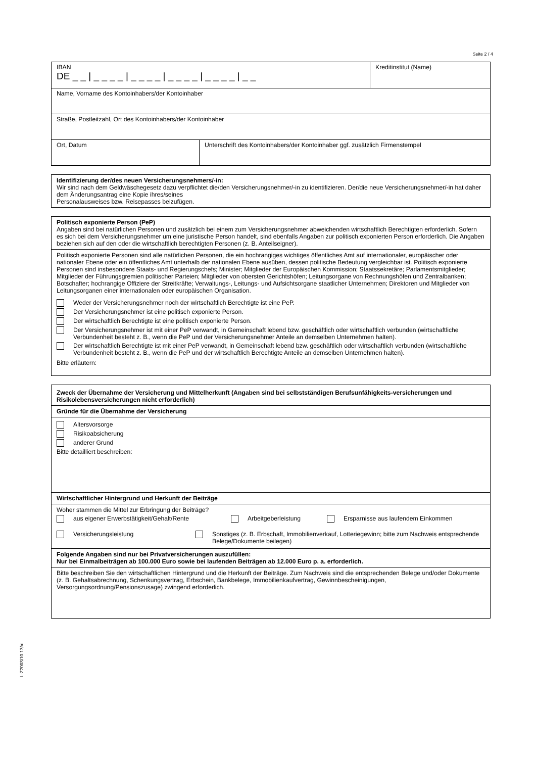Seite 2 / 4
IBAN
DE _ _ | _ _ _ _ | _ _ _ _ | _ _ _ _ | _ _ _ _ | _ _
Kreditinstitut (Name)
Name, Vorname des Kontoinhabers/der Kontoinhaber
Straße, Postleitzahl, Ort des Kontoinhabers/der Kontoinhaber
Ort, Datum Unterschrift des Kontoinhabers/der Kontoinhaber ggf. zusätzlich Firmenstempel
Identifizierung der/des neuen Versicherungsnehmers/-in:
Wir sind nach dem Geldwäschegesetz dazu verpflichtet die/den Versicherungsnehmer/-in zu identifizieren. Der/die neue Versicherungsnehmer/-in hat daher dem Änderungsantrag eine Kopie ihres/seines
Personalausweises bzw. Reisepasses beizufügen.
Politisch exponierte Person (PeP)
Angaben sind bei natürlichen Personen und zusätzlich bei einem zum Versicherungsnehmer abweichenden wirtschaftlich Berechtigten erforderlich. Sofern es sich bei dem Versicherungsnehmer um eine juristische Person handelt, sind ebenfalls Angaben zur politisch exponierten Person erforderlich. Die Angaben beziehen sich auf den oder die wirtschaftlich berechtigten Personen (z. B. Anteilseigner).
Politisch exponierte Personen sind alle natürlichen Personen, die ein hochrangiges wichtiges öffentliches Amt auf internationaler, europäischer oder nationaler Ebene oder ein öffentliches Amt unterhalb der nationalen Ebene ausüben, dessen politische Bedeutung vergleichbar ist. Politisch exponierte Personen sind insbesondere Staats- und Regierungschefs; Minister; Mitglieder der Europäischen Kommission; Staatssekretäre; Parlamentsmitglieder; Mitglieder der Führungsgremien politischer Parteien; Mitglieder von obersten Gerichtshöfen; Leitungsorgane von Rechnungshöfen und Zentralbanken; Botschafter; hochrangige Offiziere der Streitkräfte; Verwaltungs-, Leitungs- und Aufsichtsorgane staatlicher Unternehmen; Direktoren und Mitglieder von Leitungsorganen einer internationalen oder europäischen Organisation.
Weder der Versicherungsnehmer noch der wirtschaftlich Berechtigte ist eine PeP.
Der Versicherungsnehmer ist eine politisch exponierte Person.
Der wirtschaftlich Berechtigte ist eine politisch exponierte Person.
Der Versicherungsnehmer ist mit einer PeP verwandt, in Gemeinschaft lebend bzw. geschäftlich oder wirtschaftlich verbunden (wirtschaftliche Verbundenheit besteht z. B., wenn die PeP und der Versicherungsnehmer Anteile an demselben Unternehmen halten).
Der wirtschaftlich Berechtigte ist mit einer PeP verwandt, in Gemeinschaft lebend bzw. geschäftlich oder wirtschaftlich verbunden (wirtschaftliche Verbundenheit besteht z. B., wenn die PeP und der wirtschaftlich Berechtigte Anteile an demselben Unternehmen halten).
Bitte erläutern:
Zweck der Übernahme der Versicherung und Mittelherkunft (Angaben sind bei selbstständigen Berufsunfähigkeits-versicherungen und Risikolebensversicherungen nicht erforderlich)
Gründe für die Übernahme der Versicherung
Altersvorsorge
Risikoabsicherung
anderer Grund
Bitte detailliert beschreiben:
Wirtschaftlicher Hintergrund und Herkunft der Beiträge
Woher stammen die Mittel zur Erbringung der Beiträge?
aus eigener Erwerbstätigkeit/Gehalt/Rente Arbeitgeberleistung Ersparnisse aus laufendem Einkommen
Versicherungsleistung Sonstiges (z. B. Erbschaft, Immobilienverkauf, Lotteriegewinn; bitte zum Nachweis entsprechende Belege/Dokumente beilegen)
Folgende Angaben sind nur bei Privatversicherungen auszufüllen:
Nur bei Einmalbeiträgen ab 100.000 Euro sowie bei laufenden Beiträgen ab 12.000 Euro p. a. erforderlich.
Bitte beschreiben Sie den wirtschaftlichen Hintergrund und die Herkunft der Beiträge. Zum Nachweis sind die entsprechenden Belege und/oder Dokumente (z. B. Gehaltsabrechnung, Schenkungsvertrag, Erbschein, Bankbelege, Immobilienkaufvertrag, Gewinnbescheinigungen, Versorgungsordnung/Pensionszusage) zwingend erforderlich.
L-Z2003/10.17/m